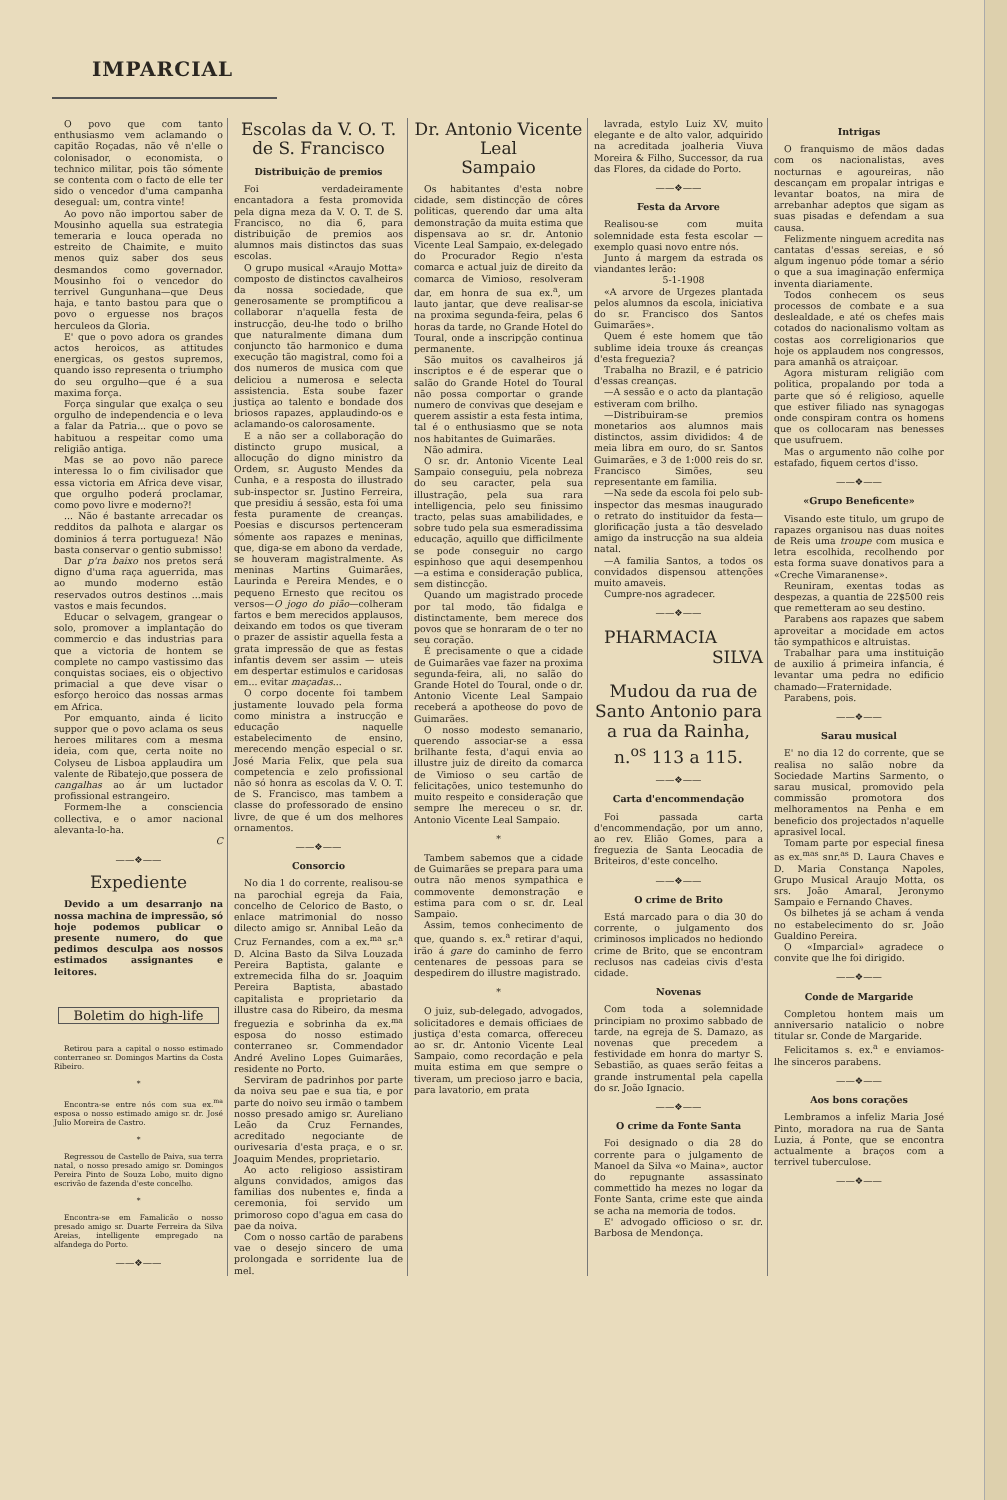IMPARCIAL
O povo que com tanto enthusiasmo vem aclamando o capitão Roçadas, não vê n'elle o colonisador, o economista, o technico militar, pois tão sómente se contenta com o facto de elle ter sido o vencedor d'uma campanha desegual: um, contra vinte!
Ao povo não importou saber de Mousinho aquella sua estrategia temeraria e louca operada no estreito de Chaimite, e muito menos quiz saber dos seus desmandos como governador. Mousinho foi o vencedor do terrivel Gungunhana—que Deus haja, e tanto bastou para que o povo o erguesse nos braços herculeos da Gloria.
E' que o povo adora os grandes actos heroicos, as attitudes energicas, os gestos supremos, quando isso representa o triumpho do seu orgulho—que é a sua maxima força.
Força singular que exalça o seu orgulho de independencia e o leva a falar da Patria... que o povo se habituou a respeitar como uma religião antiga.
Mas se ao povo não parece interessa lo o fim civilisador que essa victoria em Africa deve visar, que orgulho poderá proclamar, como povo livre e moderno?!
... Não é bastante arrecadar os redditos da palhota e alargar os dominios á terra portugueza! Não basta conservar o gentio submisso!
Dar p'ra baixo nos pretos será digno d'uma raça aguerrida, mas ao mundo moderno estão reservados outros destinos ...mais vastos e mais fecundos.
Educar o selvagem, grangear o solo, promover a implantação do commercio e das industrias para que a victoria de hontem se complete no campo vastissimo das conquistas sociaes, eis o objectivo primacial a que deve visar o esforço heroico das nossas armas em Africa.
Por emquanto, ainda é licito suppor que o povo aclama os seus heroes militares com a mesma ideia, com que, certa noite no Colyseu de Lisboa applaudira um valente de Ribatejo,que possera de cangalhas ao ár um luctador profissional estrangeiro.
Formem-lhe a consciencia collectiva, e o amor nacional alevanta-lo-ha.
C
——❖——
Expediente
Devido a um desarranjo na nossa machina de impressão, só hoje podemos publicar o presente numero, do que pedimos desculpa aos nossos estimados assignantes e leitores.
Boletim do high-life
Retirou para a capital o nosso estimado conterraneo sr. Domingos Martins da Costa Ribeiro.
*
Encontra-se entre nós com sua ex.<sup>ma</sup> esposa o nosso estimado amigo sr. dr. José Julio Moreira de Castro.
*
Regressou de Castello de Paiva, sua terra natal, o nosso presado amigo sr. Domingos Pereira Pinto de Souza Lobo, muito digno escrivão de fazenda d'este concelho.
*
Encontra-se em Famalicão o nosso presado amigo sr. Duarte Ferreira da Silva Areias, intelligente empregado na alfandega do Porto.
——❖——
Escolas da V. O. T.
de S. Francisco
Distribuição de premios
Foi verdadeiramente encantadora a festa promovida pela digna meza da V. O. T. de S. Francisco, no dia 6, para distribuição de premios aos alumnos mais distinctos das suas escolas.
O grupo musical «Araujo Motta» composto de distinctos cavalheiros da nossa sociedade, que generosamente se promptificou a collaborar n'aquella festa de instrucção, deu-lhe todo o brilho que naturalmente dimana dum conjuncto tão harmonico e duma execução tão magistral, como foi a dos numeros de musica com que deliciou a numerosa e selecta assistencia. Esta soube fazer justiça ao talento e bondade dos briosos rapazes, applaudindo-os e aclamando-os calorosamente.
E a não ser a collaboração do distincto grupo musical, a allocução do digno ministro da Ordem, sr. Augusto Mendes da Cunha, e a resposta do illustrado sub-inspector sr. Justino Ferreira, que presidiu á sessão, esta foi uma festa puramente de creanças. Poesias e discursos pertenceram sómente aos rapazes e meninas, que, diga-se em abono da verdade, se houveram magistralmente. As meninas Martins Guimarães, Laurinda e Pereira Mendes, e o pequeno Ernesto que recitou os versos—O jogo do pião—colheram fartos e bem merecidos applausos, deixando em todos os que tiveram o prazer de assistir aquella festa a grata impressão de que as festas infantis devem ser assim — uteis em despertar estimulos e caridosas em... evitar maçadas...
O corpo docente foi tambem justamente louvado pela forma como ministra a instrucção e educação naquelle estabelecimento de ensino, merecendo menção especial o sr. José Maria Felix, que pela sua competencia e zelo profissional não só honra as escolas da V. O. T. de S. Francisco, mas tambem a classe do professorado de ensino livre, de que é um dos melhores ornamentos.
——❖——
Consorcio
No dia 1 do corrente, realisou-se na parochial egreja da Faia, concelho de Celorico de Basto, o enlace matrimonial do nosso dilecto amigo sr. Annibal Leão da Cruz Fernandes, com a ex.<sup>ma</sup> sr.<sup>a</sup> D. Alcina Basto da Silva Louzada Pereira Baptista, galante e extremecida filha do sr. Joaquim Pereira Baptista, abastado capitalista e proprietario da illustre casa do Ribeiro, da mesma freguezia e sobrinha da ex.<sup>ma</sup> esposa do nosso estimado conterraneo sr. Commendador André Avelino Lopes Guimarães, residente no Porto.
Serviram de padrinhos por parte da noiva seu pae e sua tia, e por parte do noivo seu irmão o tambem nosso presado amigo sr. Aureliano Leão da Cruz Fernandes, acreditado negociante de ourivesaria d'esta praça, e o sr. Joaquim Mendes, proprietario.
Ao acto religioso assistiram alguns convidados, amigos das familias dos nubentes e, finda a ceremonia, foi servido um primoroso copo d'agua em casa do pae da noiva.
Com o nosso cartão de parabens vae o desejo sincero de uma prolongada e sorridente lua de mel.
Dr. Antonio Vicente Leal
Sampaio
Os habitantes d'esta nobre cidade, sem distincção de côres politicas, querendo dar uma alta demonstração da muita estima que dispensava ao sr. dr. Antonio Vicente Leal Sampaio, ex-delegado do Procurador Regio n'esta comarca e actual juiz de direito da comarca de Vimioso, resolveram dar, em honra de sua ex.<sup>a</sup>, um lauto jantar, que deve realisar-se na proxima segunda-feira, pelas 6 horas da tarde, no Grande Hotel do Toural, onde a inscripção continua permanente.
São muitos os cavalheiros já inscriptos e é de esperar que o salão do Grande Hotel do Toural não possa comportar o grande numero de convivas que desejam e querem assistir a esta festa intima, tal é o enthusiasmo que se nota nos habitantes de Guimarães.
Não admira.
O sr. dr. Antonio Vicente Leal Sampaio conseguiu, pela nobreza do seu caracter, pela sua illustração, pela sua rara intelligencia, pelo seu finissimo tracto, pelas suas amabilidades, e sobre tudo pela sua esmeradissima educação, aquillo que difficilmente se pode conseguir no cargo espinhoso que aqui desempenhou—a estima e consideração publica, sem distincção.
Quando um magistrado procede por tal modo, tão fidalga e distinctamente, bem merece dos povos que se honraram de o ter no seu coração.
É precisamente o que a cidade de Guimarães vae fazer na proxima segunda-feira, ali, no salão do Grande Hotel do Toural, onde o dr. Antonio Vicente Leal Sampaio receberá a apotheose do povo de Guimarães.
O nosso modesto semanario, querendo associar-se a essa brilhante festa, d'aqui envia ao illustre juiz de direito da comarca de Vimioso o seu cartão de felicitações, unico testemunho do muito respeito e consideração que sempre lhe mereceu o sr. dr. Antonio Vicente Leal Sampaio.
*
Tambem sabemos que a cidade de Guimarães se prepara para uma outra não menos sympathica e commovente demonstração e estima para com o sr. dr. Leal Sampaio.
Assim, temos conhecimento de que, quando s. ex.<sup>a</sup> retirar d'aqui, irão á gare do caminho de ferro centenares de pessoas para se despedirem do illustre magistrado.
*
O juiz, sub-delegado, advogados, solicitadores e demais officiaes de justiça d'esta comarca, offereceu ao sr. dr. Antonio Vicente Leal Sampaio, como recordação e pela muita estima em que sempre o tiveram, um precioso jarro e bacia, para lavatorio, em prata
lavrada, estylo Luiz XV, muito elegante e de alto valor, adquirido na acreditada joalheria Viuva Moreira & Filho, Successor, da rua das Flores, da cidade do Porto.
——❖——
Festa da Arvore
Realisou-se com muita solemnidade esta festa escolar — exemplo quasi novo entre nós.
Junto á margem da estrada os viandantes lerão:
5-1-1908
«A arvore de Urgezes plantada pelos alumnos da escola, iniciativa do sr. Francisco dos Santos Guimarães».
Quem é este homem que tão sublime ideia trouxe ás creanças d'esta freguezia?
Trabalha no Brazil, e é patricio d'essas creanças.
—A sessão e o acto da plantação estiveram com brilho.
—Distribuiram-se premios monetarios aos alumnos mais distinctos, assim divididos: 4 de meia libra em ouro, do sr. Santos Guimarães, e 3 de 1:000 reis do sr. Francisco Simões, seu representante em familia.
—Na sede da escola foi pelo sub-inspector das mesmas inaugurado o retrato do instituidor da festa—glorificação justa a tão desvelado amigo da instrucção na sua aldeia natal.
—A familia Santos, a todos os convidados dispensou attenções muito amaveis.
Cumpre-nos agradecer.
——❖——
PHARMACIA
SILVA
Mudou da rua de Santo Antonio para a rua da Rainha, n.<sup>os</sup> 113 a 115.
——❖——
Carta d'encommendação
Foi passada carta d'encommendação, por um anno, ao rev. Elião Gomes, para a freguezia de Santa Leocadia de Briteiros, d'este concelho.
——❖——
O crime de Brito
Está marcado para o dia 30 do corrente, o julgamento dos criminosos implicados no hediondo crime de Brito, que se encontram reclusos nas cadeias civis d'esta cidade.
Novenas
Com toda a solemnidade principiam no proximo sabbado de tarde, na egreja de S. Damazo, as novenas que precedem a festividade em honra do martyr S. Sebastião, as quaes serão feitas a grande instrumental pela capella do sr. João Ignacio.
——❖——
O crime da Fonte Santa
Foi designado o dia 28 do corrente para o julgamento de Manoel da Silva «o Maina», auctor do repugnante assassinato commettido ha mezes no logar da Fonte Santa, crime este que ainda se acha na memoria de todos.
E' advogado officioso o sr. dr. Barbosa de Mendonça.
Intrigas
O franquismo de mãos dadas com os nacionalistas, aves nocturnas e agoureiras, não descançam em propalar intrigas e levantar boatos, na mira de arrebanhar adeptos que sigam as suas pisadas e defendam a sua causa.
Felizmente ninguem acredita nas cantatas d'essas sereias, e só algum ingenuo póde tomar a sério o que a sua imaginação enfermiça inventa diariamente.
Todos conhecem os seus processos de combate e a sua deslealdade, e até os chefes mais cotados do nacionalismo voltam as costas aos correligionarios que hoje os applaudem nos congressos, para amanhã os atraiçoar.
Agora misturam religião com politica, propalando por toda a parte que só é religioso, aquelle que estiver filiado nas synagogas onde conspiram contra os homens que os collocaram nas benesses que usufruem.
Mas o argumento não colhe por estafado, fiquem certos d'isso.
——❖——
«Grupo Beneficente»
Visando este titulo, um grupo de rapazes organisou nas duas noites de Reis uma troupe com musica e letra escolhida, recolhendo por esta forma suave donativos para a «Creche Vimaranense».
Reuniram, exentas todas as despezas, a quantia de 22$500 reis que remetteram ao seu destino.
Parabens aos rapazes que sabem aproveitar a mocidade em actos tão sympathicos e altruistas.
Trabalhar para uma instituição de auxilio á primeira infancia, é levantar uma pedra no edificio chamado—Fraternidade.
Parabens, pois.
——❖——
Sarau musical
E' no dia 12 do corrente, que se realisa no salão nobre da Sociedade Martins Sarmento, o sarau musical, promovido pela commissão promotora dos melhoramentos na Penha e em beneficio dos projectados n'aquelle aprasivel local.
Tomam parte por especial finesa as ex.<sup>mas</sup> snr.<sup>as</sup> D. Laura Chaves e D. Maria Constança Napoles, Grupo Musical Araujo Motta, os srs. João Amaral, Jeronymo Sampaio e Fernando Chaves.
Os bilhetes já se acham á venda no estabelecimento do sr. João Gualdino Pereira.
O «Imparcial» agradece o convite que lhe foi dirigido.
——❖——
Conde de Margaride
Completou hontem mais um anniversario natalicio o nobre titular sr. Conde de Margaride.
Felicitamos s. ex.<sup>a</sup> e enviamos-lhe sinceros parabens.
——❖——
Aos bons corações
Lembramos a infeliz Maria José Pinto, moradora na rua de Santa Luzia, á Ponte, que se encontra actualmente a braços com a terrivel tuberculose.
——❖——